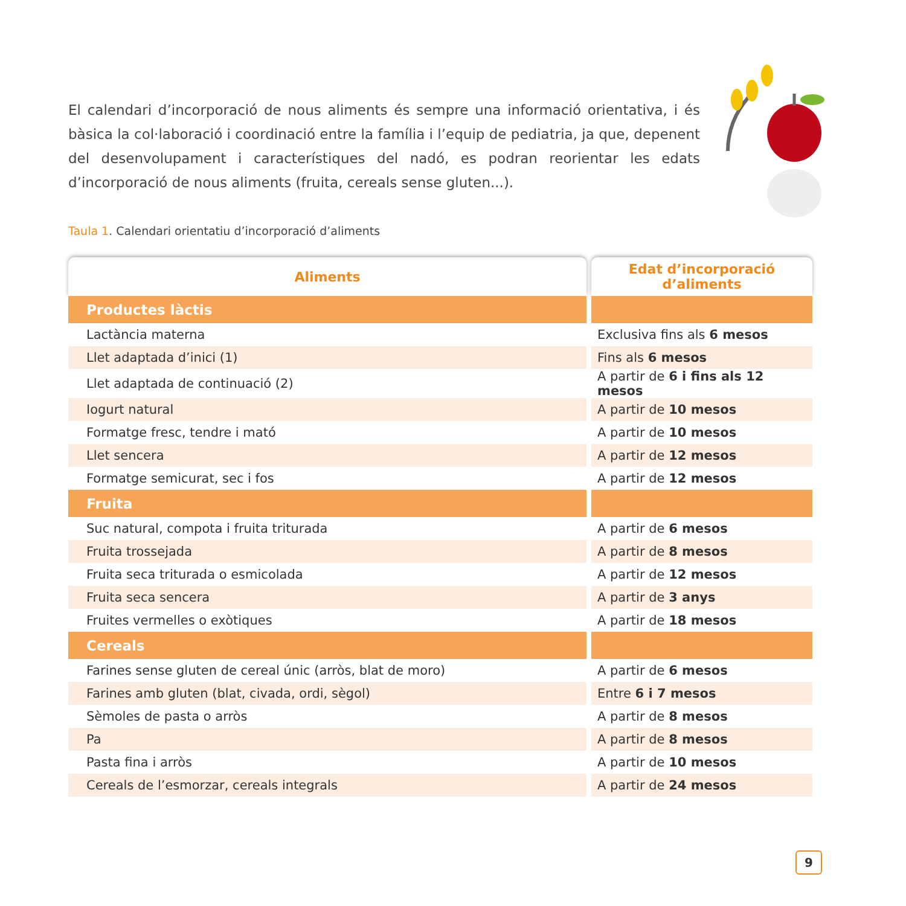El calendari d’incorporació de nous aliments és sempre una informació orientativa, i és bàsica la col·laboració i coordinació entre la família i l’equip de pediatria, ja que, depenent del desenvolupament i característiques del nadó, es podran reorientar les edats d’incorporació de nous aliments (fruita, cereals sense gluten...).
Taula 1. Calendari orientatiu d’incorporació d’aliments
| Aliments | Edat d’incorporació d’aliments |
| --- | --- |
| Productes làctis | |
| Lactància materna | Exclusiva fins als 6 mesos |
| Llet adaptada d’inici (1) | Fins als 6 mesos |
| Llet adaptada de continuació (2) | A partir de 6 i fins als 12 mesos |
| Iogurt natural | A partir de 10 mesos |
| Formatge fresc, tendre i mató | A partir de 10 mesos |
| Llet sencera | A partir de 12 mesos |
| Formatge semicurat, sec i fos | A partir de 12 mesos |
| Fruita | |
| Suc natural, compota i fruita triturada | A partir de 6 mesos |
| Fruita trossejada | A partir de 8 mesos |
| Fruita seca triturada o esmicolada | A partir de 12 mesos |
| Fruita seca sencera | A partir de 3 anys |
| Fruites vermelles o exòtiques | A partir de 18 mesos |
| Cereals | |
| Farines sense gluten de cereal únic (arròs, blat de moro) | A partir de 6 mesos |
| Farines amb gluten (blat, civada, ordi, sègol) | Entre 6 i 7 mesos |
| Sèmoles de pasta o arròs | A partir de 8 mesos |
| Pa | A partir de 8 mesos |
| Pasta fina i arròs | A partir de 10 mesos |
| Cereals de l’esmorzar, cereals integrals | A partir de 24 mesos |
9